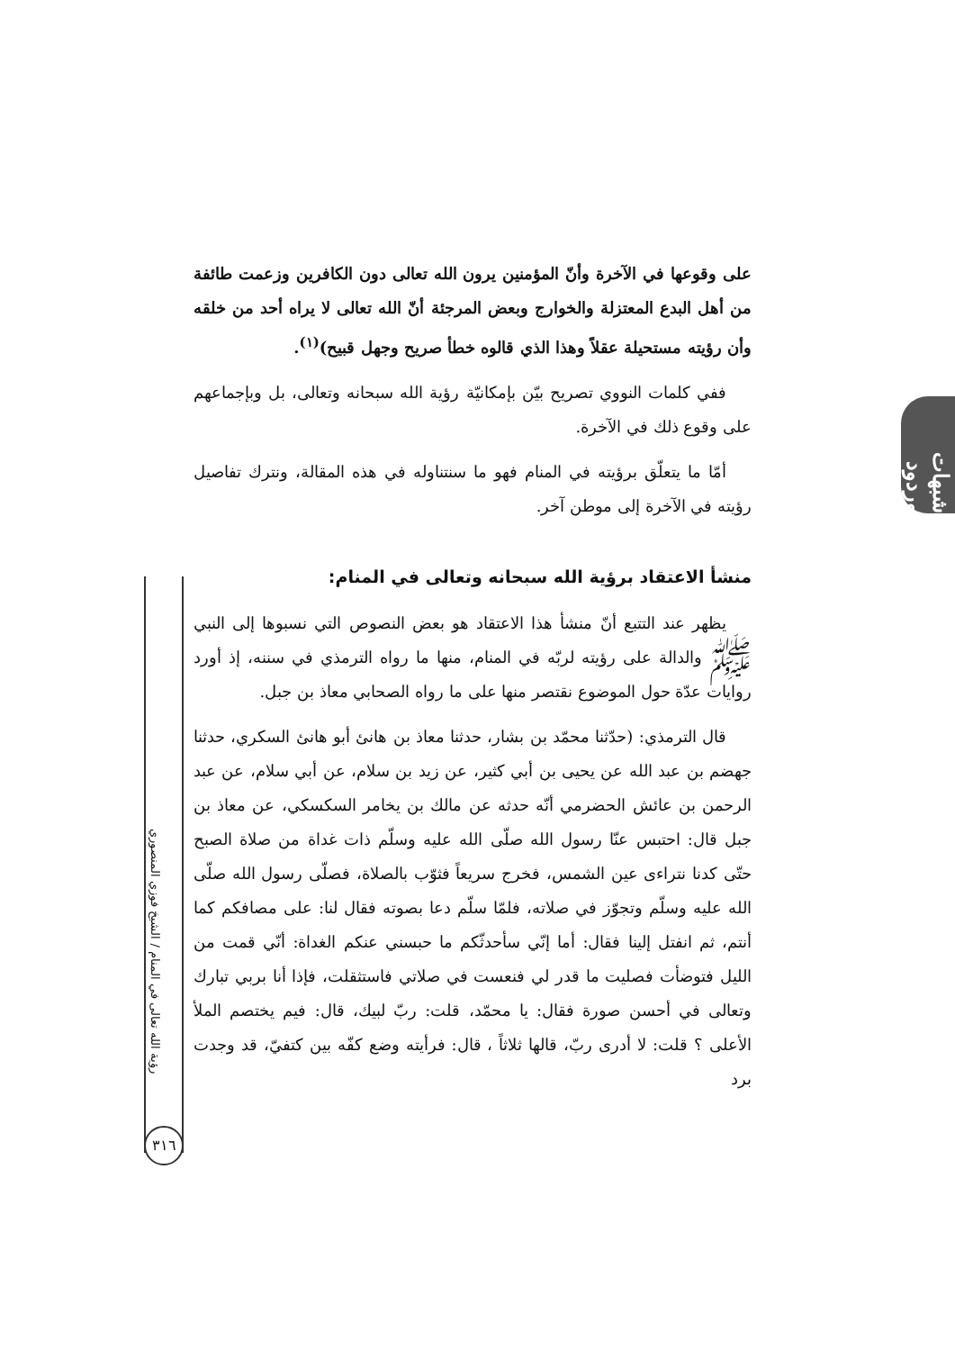شبهات وردود
على وقوعها في الآخرة وأنّ المؤمنين يرون الله تعالى دون الكافرين وزعمت طائفة من أهل البدع المعتزلة والخوارج وبعض المرجئة أنّ الله تعالى لا يراه أحد من خلقه وأن رؤيته مستحيلة عقلاً وهذا الذي قالوه خطأ صريح وجهل قبيح)<sup>(١)</sup>.
ففي كلمات النووي تصريح بيّن بإمكانيّة رؤية الله سبحانه وتعالى، بل وبإجماعهم على وقوع ذلك في الآخرة.
أمّا ما يتعلّق برؤيته في المنام فهو ما سنتناوله في هذه المقالة، ونترك تفاصيل رؤيته في الآخرة إلى موطن آخر.
منشأ الاعتقاد برؤية الله سبحانه وتعالى في المنام:
يظهر عند التتبع أنّ منشأ هذا الاعتقاد هو بعض النصوص التي نسبوها إلى النبي ﷺ والدالة على رؤيته لربّه في المنام، منها ما رواه الترمذي في سننه، إذ أورد روايات عدّة حول الموضوع نقتصر منها على ما رواه الصحابي معاذ بن جبل.
قال الترمذي: (حدّثنا محمّد بن بشار، حدثنا معاذ بن هانئ أبو هانئ السكري، حدثنا جهضم بن عبد الله عن يحيى بن أبي كثير، عن زيد بن سلام، عن أبي سلام، عن عبد الرحمن بن عائش الحضرمي أنّه حدثه عن مالك بن يخامر السكسكي، عن معاذ بن جبل قال: احتبس عنّا رسول الله صلّى الله عليه وسلّم ذات غداة من صلاة الصبح حتّى كدنا نتراءى عين الشمس، فخرج سريعاً فثوّب بالصلاة، فصلّى رسول الله صلّى الله عليه وسلّم وتجوّز في صلاته، فلمّا سلّم دعا بصوته فقال لنا: على مصافكم كما أنتم، ثم انفتل إلينا فقال: أما إنّي سأحدثّكم ما حبسني عنكم الغداة: أنّي قمت من الليل فتوضأت فصليت ما قدر لي فنعست في صلاتي فاستثقلت، فإذا أنا بربي تبارك وتعالى في أحسن صورة فقال: يا محمّد، قلت: ربّ لبيك، قال: فيم يختصم الملأ الأعلى ؟ قلت: لا أدرى ربّ، قالها ثلاثاً ، قال: فرأيته وضع كفّه بين كتفيّ، قد وجدت برد
رؤية الله تعالى في المنام / الشيخ فوزي المنصوري
٣١٦